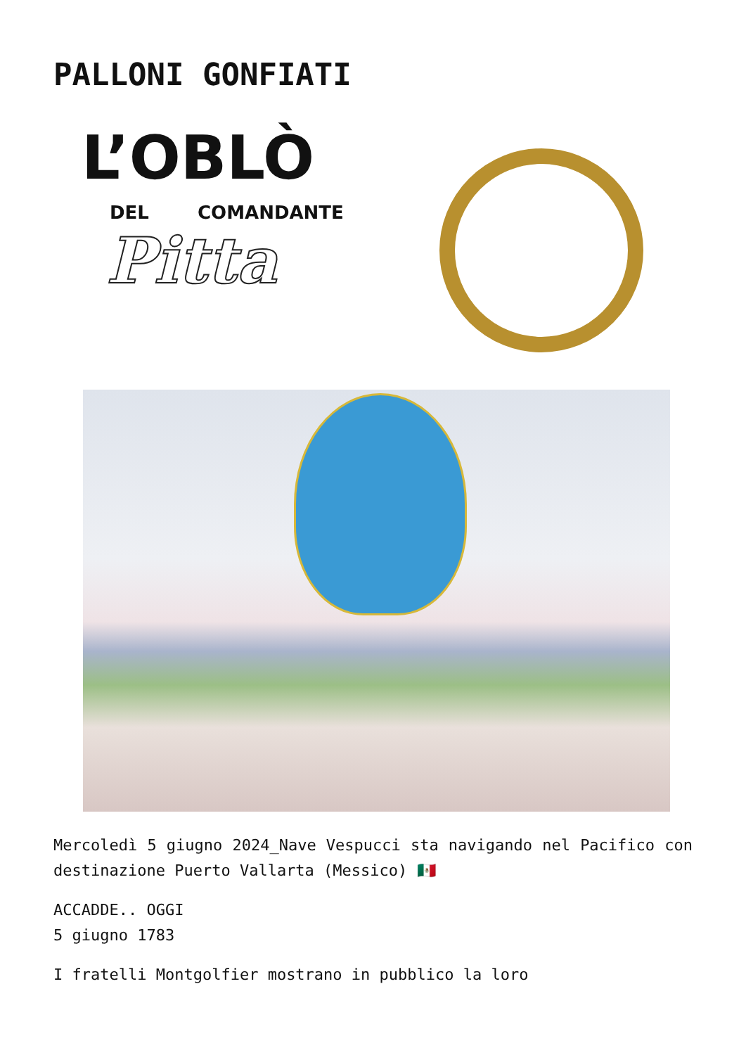PALLONI GONFIATI
L’OBLÒ
DEL COMANDANTE
Pitta
Mercoledì 5 giugno 2024_Nave Vespucci sta navigando nel Pacifico con destinazione Puerto Vallarta (Messico) 🇲🇽
ACCADDE.. OGGI
5 giugno 1783
I fratelli Montgolfier mostrano in pubblico la loro